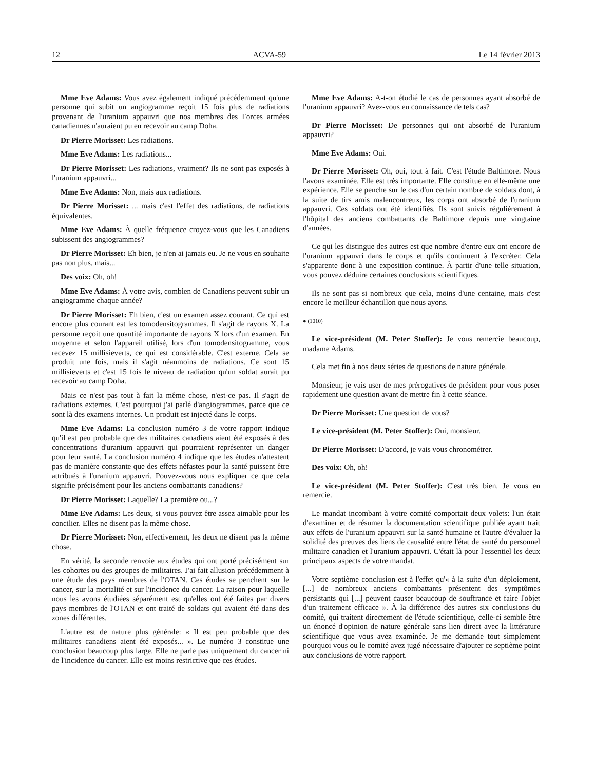12 ACVA-59 Le 14 février 2013
Mme Eve Adams: Vous avez également indiqué précédemment qu'une personne qui subit un angiogramme reçoit 15 fois plus de radiations provenant de l'uranium appauvri que nos membres des Forces armées canadiennes n'auraient pu en recevoir au camp Doha.
Dr Pierre Morisset: Les radiations.
Mme Eve Adams: Les radiations...
Dr Pierre Morisset: Les radiations, vraiment? Ils ne sont pas exposés à l'uranium appauvri...
Mme Eve Adams: Non, mais aux radiations.
Dr Pierre Morisset: ... mais c'est l'effet des radiations, de radiations équivalentes.
Mme Eve Adams: À quelle fréquence croyez-vous que les Canadiens subissent des angiogrammes?
Dr Pierre Morisset: Eh bien, je n'en ai jamais eu. Je ne vous en souhaite pas non plus, mais...
Des voix: Oh, oh!
Mme Eve Adams: À votre avis, combien de Canadiens peuvent subir un angiogramme chaque année?
Dr Pierre Morisset: Eh bien, c'est un examen assez courant. Ce qui est encore plus courant est les tomodensitogrammes. Il s'agit de rayons X. La personne reçoit une quantité importante de rayons X lors d'un examen. En moyenne et selon l'appareil utilisé, lors d'un tomodensitogramme, vous recevez 15 millisieverts, ce qui est considérable. C'est externe. Cela se produit une fois, mais il s'agit néanmoins de radiations. Ce sont 15 millisieverts et c'est 15 fois le niveau de radiation qu'un soldat aurait pu recevoir au camp Doha.
Mais ce n'est pas tout à fait la même chose, n'est-ce pas. Il s'agit de radiations externes. C'est pourquoi j'ai parlé d'angiogrammes, parce que ce sont là des examens internes. Un produit est injecté dans le corps.
Mme Eve Adams: La conclusion numéro 3 de votre rapport indique qu'il est peu probable que des militaires canadiens aient été exposés à des concentrations d'uranium appauvri qui pourraient représenter un danger pour leur santé. La conclusion numéro 4 indique que les études n'attestent pas de manière constante que des effets néfastes pour la santé puissent être attribués à l'uranium appauvri. Pouvez-vous nous expliquer ce que cela signifie précisément pour les anciens combattants canadiens?
Dr Pierre Morisset: Laquelle? La première ou...?
Mme Eve Adams: Les deux, si vous pouvez être assez aimable pour les concilier. Elles ne disent pas la même chose.
Dr Pierre Morisset: Non, effectivement, les deux ne disent pas la même chose.
En vérité, la seconde renvoie aux études qui ont porté précisément sur les cohortes ou des groupes de militaires. J'ai fait allusion précédemment à une étude des pays membres de l'OTAN. Ces études se penchent sur le cancer, sur la mortalité et sur l'incidence du cancer. La raison pour laquelle nous les avons étudiées séparément est qu'elles ont été faites par divers pays membres de l'OTAN et ont traité de soldats qui avaient été dans des zones différentes.
L'autre est de nature plus générale: « Il est peu probable que des militaires canadiens aient été exposés... ». Le numéro 3 constitue une conclusion beaucoup plus large. Elle ne parle pas uniquement du cancer ni de l'incidence du cancer. Elle est moins restrictive que ces études.
Mme Eve Adams: A-t-on étudié le cas de personnes ayant absorbé de l'uranium appauvri? Avez-vous eu connaissance de tels cas?
Dr Pierre Morisset: De personnes qui ont absorbé de l'uranium appauvri?
Mme Eve Adams: Oui.
Dr Pierre Morisset: Oh, oui, tout à fait. C'est l'étude Baltimore. Nous l'avons examinée. Elle est très importante. Elle constitue en elle-même une expérience. Elle se penche sur le cas d'un certain nombre de soldats dont, à la suite de tirs amis malencontreux, les corps ont absorbé de l'uranium appauvri. Ces soldats ont été identifiés. Ils sont suivis régulièrement à l'hôpital des anciens combattants de Baltimore depuis une vingtaine d'années.
Ce qui les distingue des autres est que nombre d'entre eux ont encore de l'uranium appauvri dans le corps et qu'ils continuent à l'excréter. Cela s'apparente donc à une exposition continue. À partir d'une telle situation, vous pouvez déduire certaines conclusions scientifiques.
Ils ne sont pas si nombreux que cela, moins d'une centaine, mais c'est encore le meilleur échantillon que nous ayons.
● (1010)
Le vice-président (M. Peter Stoffer): Je vous remercie beaucoup, madame Adams.
Cela met fin à nos deux séries de questions de nature générale.
Monsieur, je vais user de mes prérogatives de président pour vous poser rapidement une question avant de mettre fin à cette séance.
Dr Pierre Morisset: Une question de vous?
Le vice-président (M. Peter Stoffer): Oui, monsieur.
Dr Pierre Morisset: D'accord, je vais vous chronométrer.
Des voix: Oh, oh!
Le vice-président (M. Peter Stoffer): C'est très bien. Je vous en remercie.
Le mandat incombant à votre comité comportait deux volets: l'un était d'examiner et de résumer la documentation scientifique publiée ayant trait aux effets de l'uranium appauvri sur la santé humaine et l'autre d'évaluer la solidité des preuves des liens de causalité entre l'état de santé du personnel militaire canadien et l'uranium appauvri. C'était là pour l'essentiel les deux principaux aspects de votre mandat.
Votre septième conclusion est à l'effet qu'« à la suite d'un déploiement, [...] de nombreux anciens combattants présentent des symptômes persistants qui [...] peuvent causer beaucoup de souffrance et faire l'objet d'un traitement efficace ». À la différence des autres six conclusions du comité, qui traitent directement de l'étude scientifique, celle-ci semble être un énoncé d'opinion de nature générale sans lien direct avec la littérature scientifique que vous avez examinée. Je me demande tout simplement pourquoi vous ou le comité avez jugé nécessaire d'ajouter ce septième point aux conclusions de votre rapport.